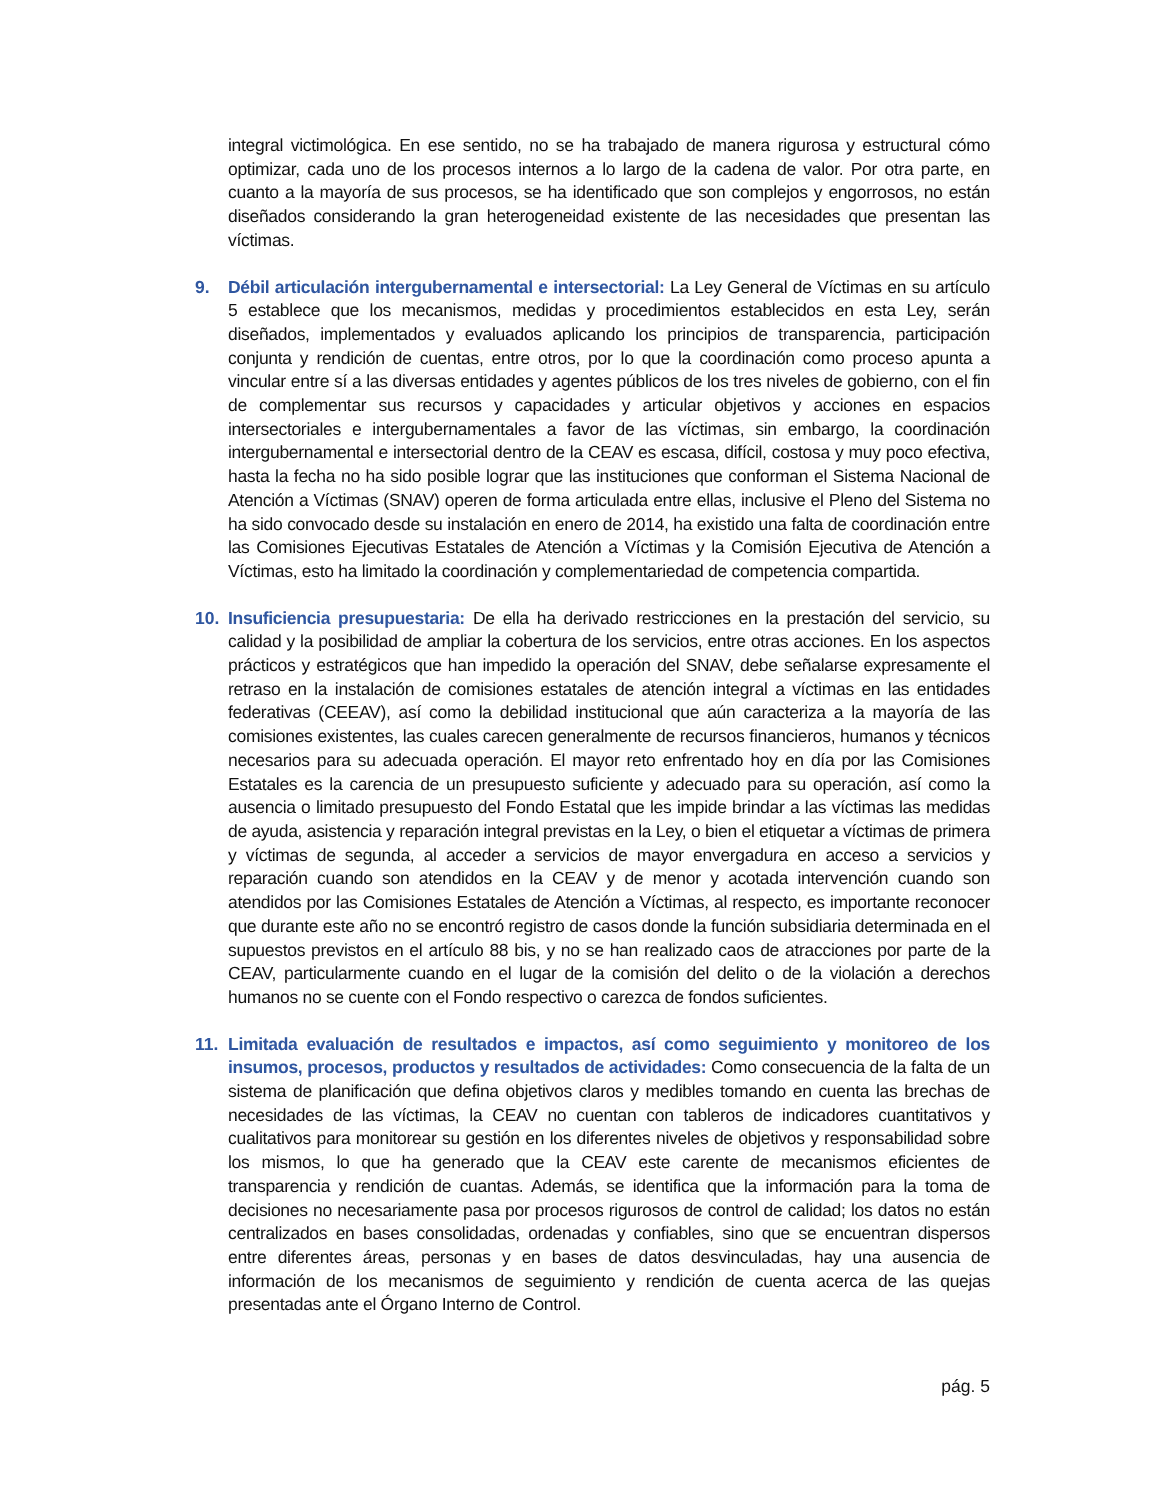integral victimológica. En ese sentido, no se ha trabajado de manera rigurosa y estructural cómo optimizar, cada uno de los procesos internos a lo largo de la cadena de valor. Por otra parte, en cuanto a la mayoría de sus procesos, se ha identificado que son complejos y engorrosos, no están diseñados considerando la gran heterogeneidad existente de las necesidades que presentan las víctimas.
9. Débil articulación intergubernamental e intersectorial: La Ley General de Víctimas en su artículo 5 establece que los mecanismos, medidas y procedimientos establecidos en esta Ley, serán diseñados, implementados y evaluados aplicando los principios de transparencia, participación conjunta y rendición de cuentas, entre otros, por lo que la coordinación como proceso apunta a vincular entre sí a las diversas entidades y agentes públicos de los tres niveles de gobierno, con el fin de complementar sus recursos y capacidades y articular objetivos y acciones en espacios intersectoriales e intergubernamentales a favor de las víctimas, sin embargo, la coordinación intergubernamental e intersectorial dentro de la CEAV es escasa, difícil, costosa y muy poco efectiva, hasta la fecha no ha sido posible lograr que las instituciones que conforman el Sistema Nacional de Atención a Víctimas (SNAV) operen de forma articulada entre ellas, inclusive el Pleno del Sistema no ha sido convocado desde su instalación en enero de 2014, ha existido una falta de coordinación entre las Comisiones Ejecutivas Estatales de Atención a Víctimas y la Comisión Ejecutiva de Atención a Víctimas, esto ha limitado la coordinación y complementariedad de competencia compartida.
10. Insuficiencia presupuestaria: De ella ha derivado restricciones en la prestación del servicio, su calidad y la posibilidad de ampliar la cobertura de los servicios, entre otras acciones. En los aspectos prácticos y estratégicos que han impedido la operación del SNAV, debe señalarse expresamente el retraso en la instalación de comisiones estatales de atención integral a víctimas en las entidades federativas (CEEAV), así como la debilidad institucional que aún caracteriza a la mayoría de las comisiones existentes, las cuales carecen generalmente de recursos financieros, humanos y técnicos necesarios para su adecuada operación. El mayor reto enfrentado hoy en día por las Comisiones Estatales es la carencia de un presupuesto suficiente y adecuado para su operación, así como la ausencia o limitado presupuesto del Fondo Estatal que les impide brindar a las víctimas las medidas de ayuda, asistencia y reparación integral previstas en la Ley, o bien el etiquetar a víctimas de primera y víctimas de segunda, al acceder a servicios de mayor envergadura en acceso a servicios y reparación cuando son atendidos en la CEAV y de menor y acotada intervención cuando son atendidos por las Comisiones Estatales de Atención a Víctimas, al respecto, es importante reconocer que durante este año no se encontró registro de casos donde la función subsidiaria determinada en el supuestos previstos en el artículo 88 bis, y no se han realizado caos de atracciones por parte de la CEAV, particularmente cuando en el lugar de la comisión del delito o de la violación a derechos humanos no se cuente con el Fondo respectivo o carezca de fondos suficientes.
11. Limitada evaluación de resultados e impactos, así como seguimiento y monitoreo de los insumos, procesos, productos y resultados de actividades: Como consecuencia de la falta de un sistema de planificación que defina objetivos claros y medibles tomando en cuenta las brechas de necesidades de las víctimas, la CEAV no cuentan con tableros de indicadores cuantitativos y cualitativos para monitorear su gestión en los diferentes niveles de objetivos y responsabilidad sobre los mismos, lo que ha generado que la CEAV este carente de mecanismos eficientes de transparencia y rendición de cuantas. Además, se identifica que la información para la toma de decisiones no necesariamente pasa por procesos rigurosos de control de calidad; los datos no están centralizados en bases consolidadas, ordenadas y confiables, sino que se encuentran dispersos entre diferentes áreas, personas y en bases de datos desvinculadas, hay una ausencia de información de los mecanismos de seguimiento y rendición de cuenta acerca de las quejas presentadas ante el Órgano Interno de Control.
pág. 5